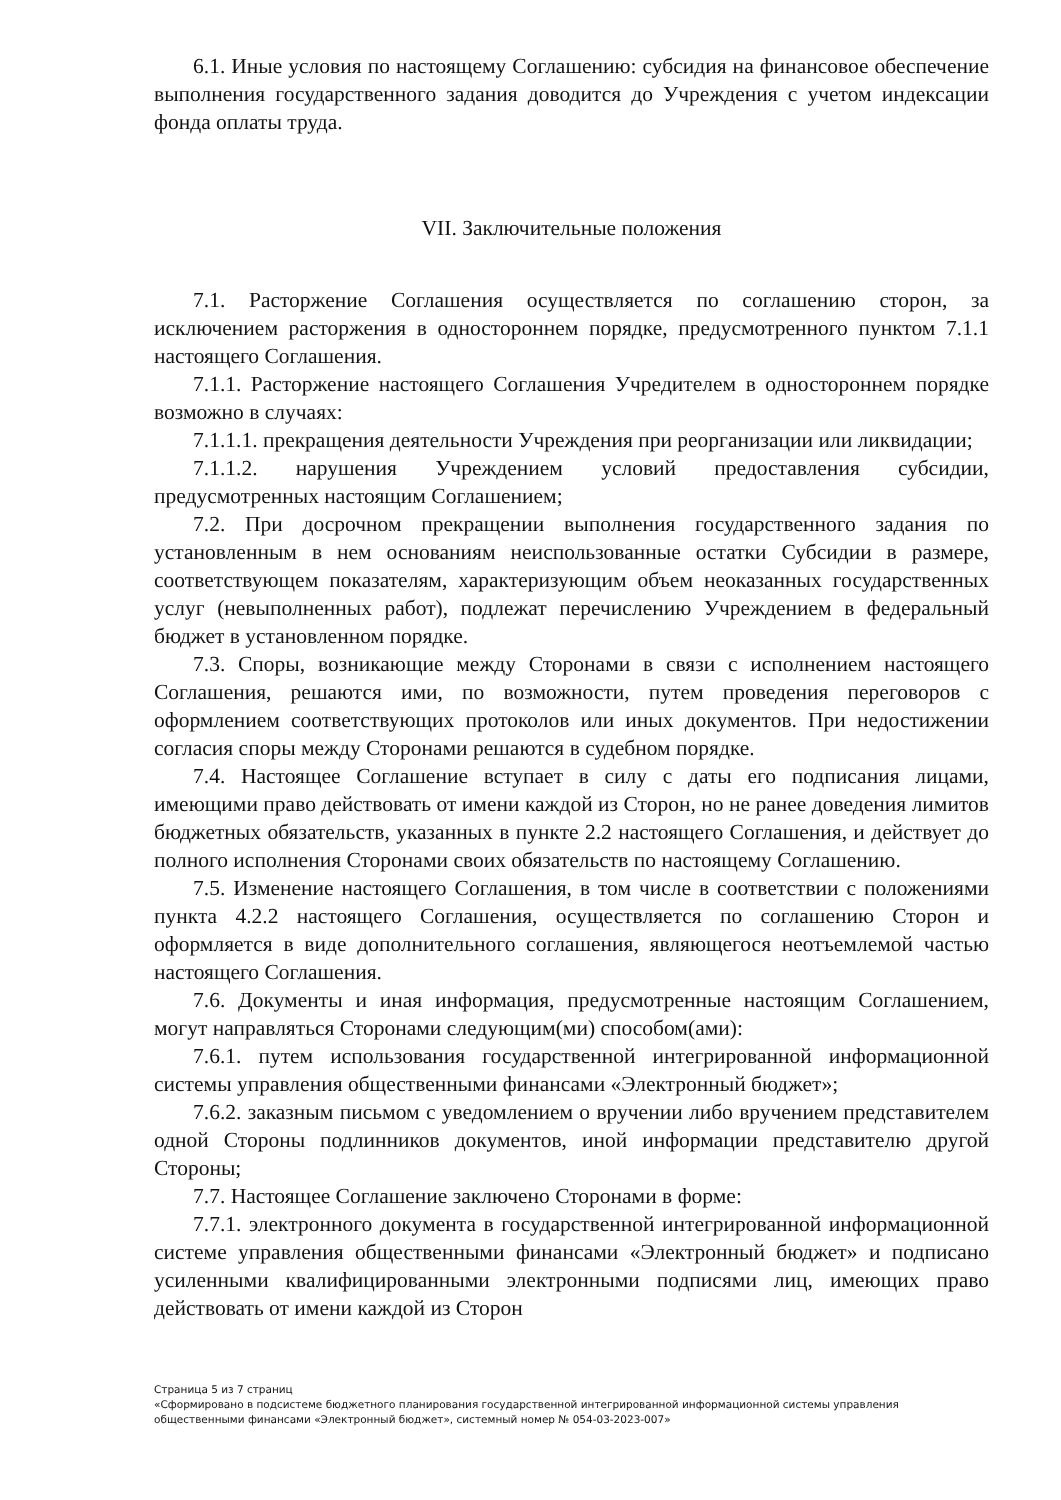6.1. Иные условия по настоящему Соглашению: субсидия на финансовое обеспечение выполнения государственного задания доводится до Учреждения с учетом индексации фонда оплаты труда.
VII. Заключительные положения
7.1. Расторжение Соглашения осуществляется по соглашению сторон, за исключением расторжения в одностороннем порядке, предусмотренного пунктом 7.1.1 настоящего Соглашения.
7.1.1. Расторжение настоящего Соглашения Учредителем в одностороннем порядке возможно в случаях:
7.1.1.1. прекращения деятельности Учреждения при реорганизации или ликвидации;
7.1.1.2. нарушения Учреждением условий предоставления субсидии, предусмотренных настоящим Соглашением;
7.2. При досрочном прекращении выполнения государственного задания по установленным в нем основаниям неиспользованные остатки Субсидии в размере, соответствующем показателям, характеризующим объем неоказанных государственных услуг (невыполненных работ), подлежат перечислению Учреждением в федеральный бюджет в установленном порядке.
7.3. Споры, возникающие между Сторонами в связи с исполнением настоящего Соглашения, решаются ими, по возможности, путем проведения переговоров с оформлением соответствующих протоколов или иных документов. При недостижении согласия споры между Сторонами решаются в судебном порядке.
7.4. Настоящее Соглашение вступает в силу с даты его подписания лицами, имеющими право действовать от имени каждой из Сторон, но не ранее доведения лимитов бюджетных обязательств, указанных в пункте 2.2 настоящего Соглашения, и действует до полного исполнения Сторонами своих обязательств по настоящему Соглашению.
7.5. Изменение настоящего Соглашения, в том числе в соответствии с положениями пункта 4.2.2 настоящего Соглашения, осуществляется по соглашению Сторон и оформляется в виде дополнительного соглашения, являющегося неотъемлемой частью настоящего Соглашения.
7.6. Документы и иная информация, предусмотренные настоящим Соглашением, могут направляться Сторонами следующим(ми) способом(ами):
7.6.1. путем использования государственной интегрированной информационной системы управления общественными финансами «Электронный бюджет»;
7.6.2. заказным письмом с уведомлением о вручении либо вручением представителем одной Стороны подлинников документов, иной информации представителю другой Стороны;
7.7. Настоящее Соглашение заключено Сторонами в форме:
7.7.1. электронного документа в государственной интегрированной информационной системе управления общественными финансами «Электронный бюджет» и подписано усиленными квалифицированными электронными подписями лиц, имеющих право действовать от имени каждой из Сторон
Страница 5 из 7 страниц
«Сформировано в подсистеме бюджетного планирования государственной интегрированной информационной системы управления общественными финансами «Электронный бюджет», системный номер № 054-03-2023-007»